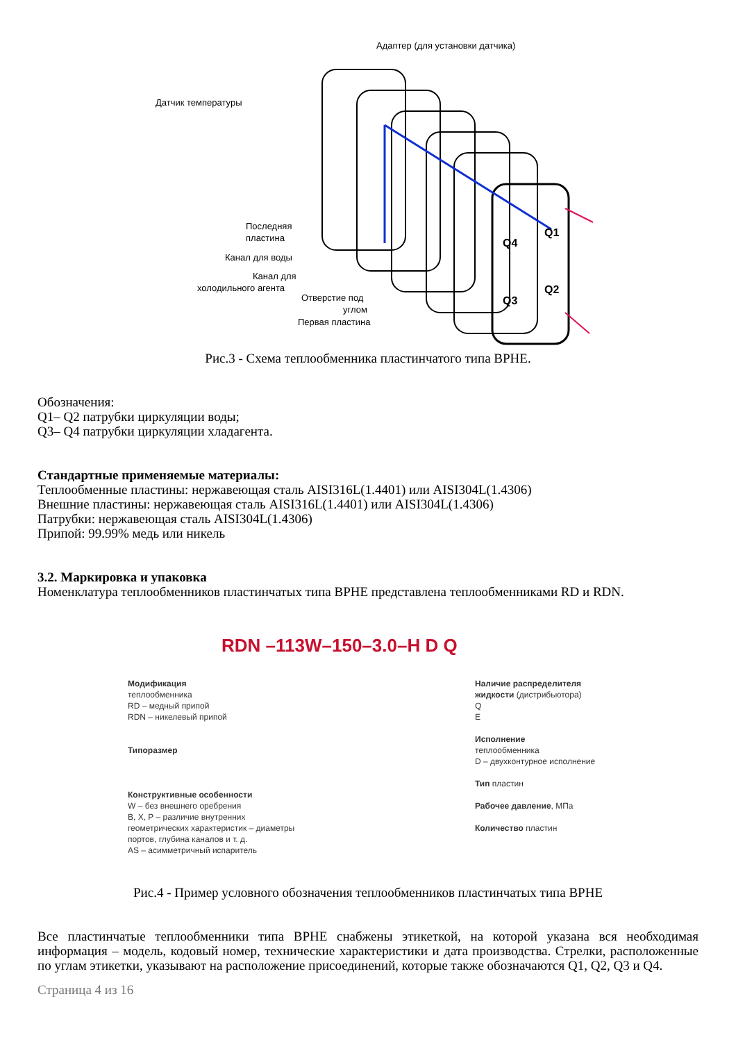Адаптер (для установки датчика)
Датчик температуры
Последняя
пластина
Канал для воды
Канал для
холодильного агента
Отверстие под
углом
Первая пластина
Q1
Q4
Q2
Q3
Рис.3 - Схема теплообменника пластинчатого типа BPHE.
Обозначения:
Q1– Q2 патрубки циркуляции воды;
Q3– Q4 патрубки циркуляции хладагента.
Стандартные применяемые материалы:
Теплообменные пластины: нержавеющая сталь AISI316L(1.4401) или AISI304L(1.4306)
Внешние пластины: нержавеющая сталь AISI316L(1.4401) или AISI304L(1.4306)
Патрубки: нержавеющая сталь AISI304L(1.4306)
Припой: 99.99% медь или никель
3.2. Маркировка и упаковка
Номенклатура теплообменников пластинчатых типа BPHE представлена теплообменниками RD и RDN.
RDN –113W–150–3.0–H D Q
Модификация
теплообменника
RD – медный припой
RDN – никелевый припой
Типоразмер
Конструктивные особенности
W – без внешнего оребрения
B, X, P – различие внутренних геометрических характеристик – диаметры портов, глубина каналов и т. д.
AS – асимметричный испаритель
Наличие распределителя жидкости (дистрибьютора)
Q
E
Исполнение
теплообменника
D – двухконтурное исполнение
Тип пластин
Рабочее давление, МПа
Количество пластин
Рис.4 - Пример условного обозначения теплообменников пластинчатых типа BPHE
Все пластинчатые теплообменники типа BPHE снабжены этикеткой, на которой указана вся необходимая информация – модель, кодовый номер, технические характеристики и дата производства. Стрелки, расположенные по углам этикетки, указывают на расположение присоединений, которые также обозначаются Q1, Q2, Q3 и Q4.
Страница 4 из 16